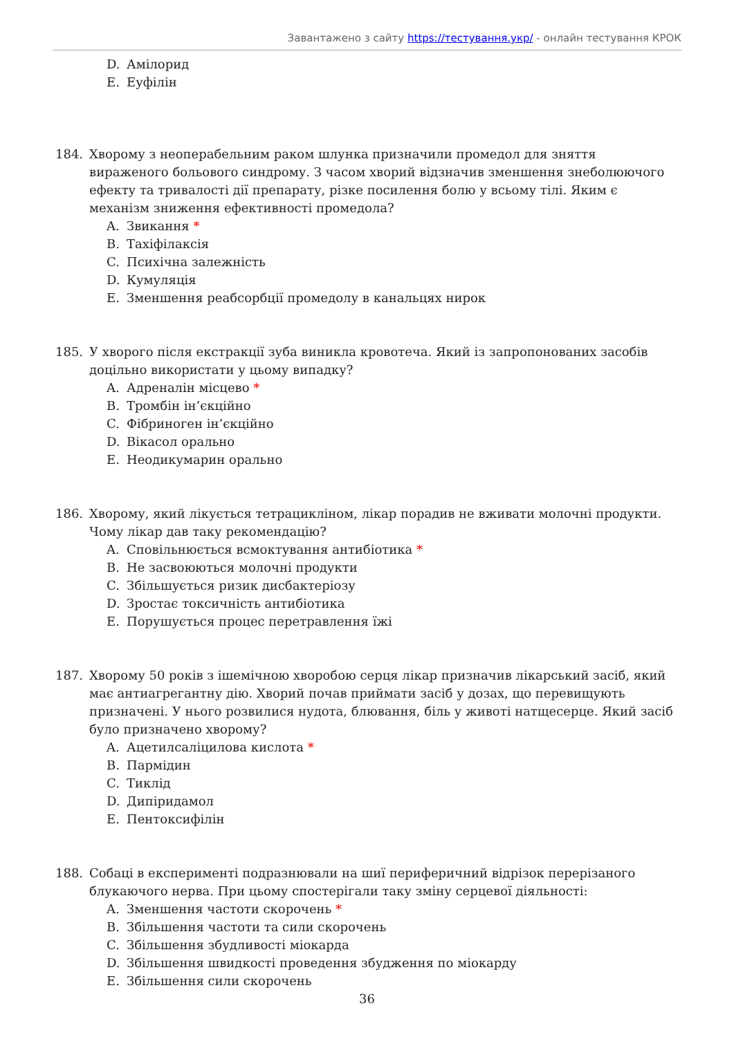Завантажено з сайту https://тестування.укр/ - онлайн тестування КРОК
D. Амілорид
E. Еуфілін
184. Хворому з неоперабельним раком шлунка призначили промедол для зняття вираженого больового синдрому. З часом хворий відзначив зменшення знеболюючого ефекту та тривалості дії препарату, різке посилення болю у всьому тілі. Яким є механізм зниження ефективності промедола?
A. Звикання *
B. Тахіфілаксія
C. Психічна залежність
D. Кумуляція
E. Зменшення реабсорбції промедолу в канальцях нирок
185. У хворого після екстракції зуба виникла кровотеча. Який із запропонованих засобів доцільно використати у цьому випадку?
A. Адреналін місцево *
B. Тромбін ін’єкційно
C. Фібриноген ін’єкційно
D. Вікасол орально
E. Неодикумарин орально
186. Хворому, який лікується тетрацикліном, лікар порадив не вживати молочні продукти. Чому лікар дав таку рекомендацію?
A. Сповільнюється всмоктування антибіотика *
B. Не засвоюються молочні продукти
C. Збільшується ризик дисбактеріозу
D. Зростає токсичність антибіотика
E. Порушується процес перетравлення їжі
187. Хворому 50 років з ішемічною хворобою серця лікар призначив лікарський засіб, який має антиагрегантну дію. Хворий почав приймати засіб у дозах, що перевищують призначені. У нього розвилися нудота, блювання, біль у животі натщесерце. Який засіб було призначено хворому?
A. Ацетилсаліцилова кислота *
B. Пармідин
C. Тиклід
D. Дипіридамол
E. Пентоксифілін
188. Собаці в експерименті подразнювали на шиї периферичний відрізок перерізаного блукаючого нерва. При цьому спостерігали таку зміну серцевої діяльності:
A. Зменшення частоти скорочень *
B. Збільшення частоти та сили скорочень
C. Збільшення збудливості міокарда
D. Збільшення швидкості проведення збудження по міокарду
E. Збільшення сили скорочень
36